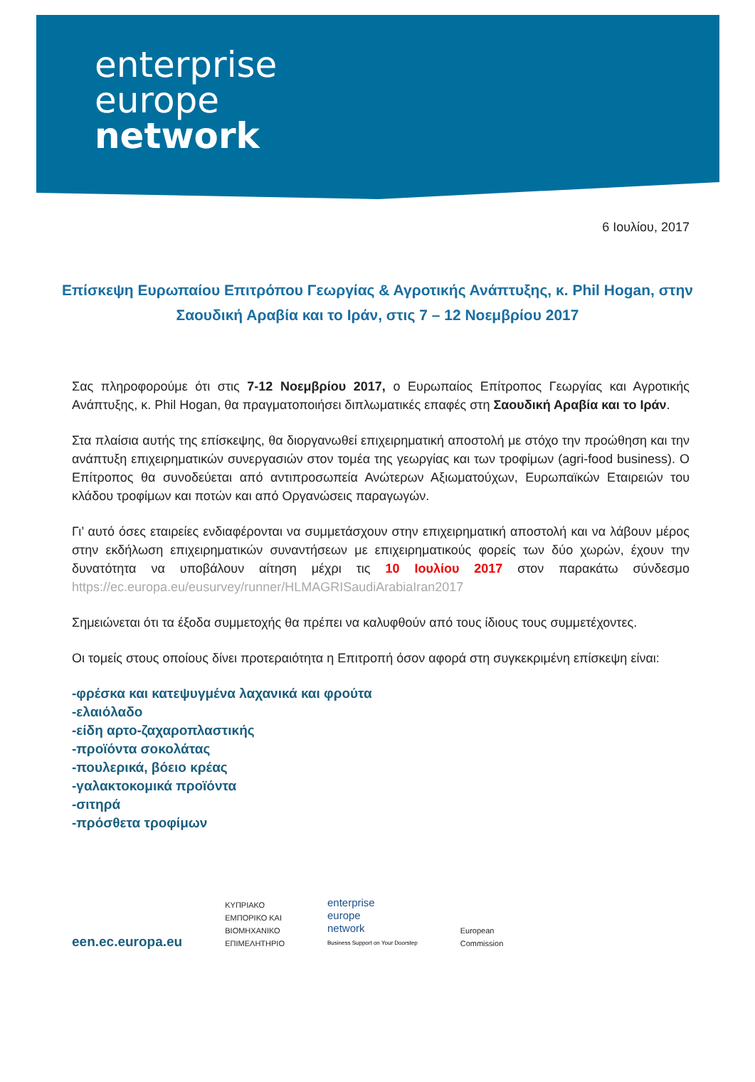enterprise
europe
network
6 Ιουλίου, 2017
Επίσκεψη Ευρωπαίου Επιτρόπου Γεωργίας & Αγροτικής Ανάπτυξης, κ. Phil Hogan, στην Σαουδική Αραβία και το Ιράν, στις 7 – 12 Νοεμβρίου 2017
Σας πληροφορούμε ότι στις 7-12 Νοεμβρίου 2017, ο Ευρωπαίος Επίτροπος Γεωργίας και Αγροτικής Ανάπτυξης, κ. Phil Hogan, θα πραγματοποιήσει διπλωματικές επαφές στη Σαουδική Αραβία και το Ιράν.
Στα πλαίσια αυτής της επίσκεψης, θα διοργανωθεί επιχειρηματική αποστολή με στόχο την προώθηση και την ανάπτυξη επιχειρηματικών συνεργασιών στον τομέα της γεωργίας και των τροφίμων (agri-food business). Ο Επίτροπος θα συνοδεύεται από αντιπροσωπεία Ανώτερων Αξιωματούχων, Ευρωπαϊκών Εταιρειών του κλάδου τροφίμων και ποτών και από Οργανώσεις παραγωγών.
Γι’ αυτό όσες εταιρείες ενδιαφέρονται να συμμετάσχουν στην επιχειρηματική αποστολή και να λάβουν μέρος στην εκδήλωση επιχειρηματικών συναντήσεων με επιχειρηματικούς φορείς των δύο χωρών, έχουν την δυνατότητα να υποβάλουν αίτηση μέχρι τις 10 Ιουλίου 2017 στον παρακάτω σύνδεσμο https://ec.europa.eu/eusurvey/runner/HLMAGRISaudiArabiaIran2017
Σημειώνεται ότι τα έξοδα συμμετοχής θα πρέπει να καλυφθούν από τους ίδιους τους συμμετέχοντες.
Οι τομείς στους οποίους δίνει προτεραιότητα η Επιτροπή όσον αφορά στη συγκεκριμένη επίσκεψη είναι:
-φρέσκα και κατεψυγμένα λαχανικά και φρούτα
-ελαιόλαδο
-είδη αρτο-ζαχαροπλαστικής
-προϊόντα σοκολάτας
-πουλερικά, βόειο κρέας
-γαλακτοκομικά προϊόντα
-σιτηρά
-πρόσθετα τροφίμων
een.ec.europa.eu
ΚΥΠΡΙΑΚΟ
ΕΜΠΟΡΙΚΟ ΚΑΙ
ΒΙΟΜΗΧΑΝΙΚΟ
ΕΠΙΜΕΛΗΤΗΡΙΟ
enterprise
europe
network
Business Support on Your Doorstep
European
Commission